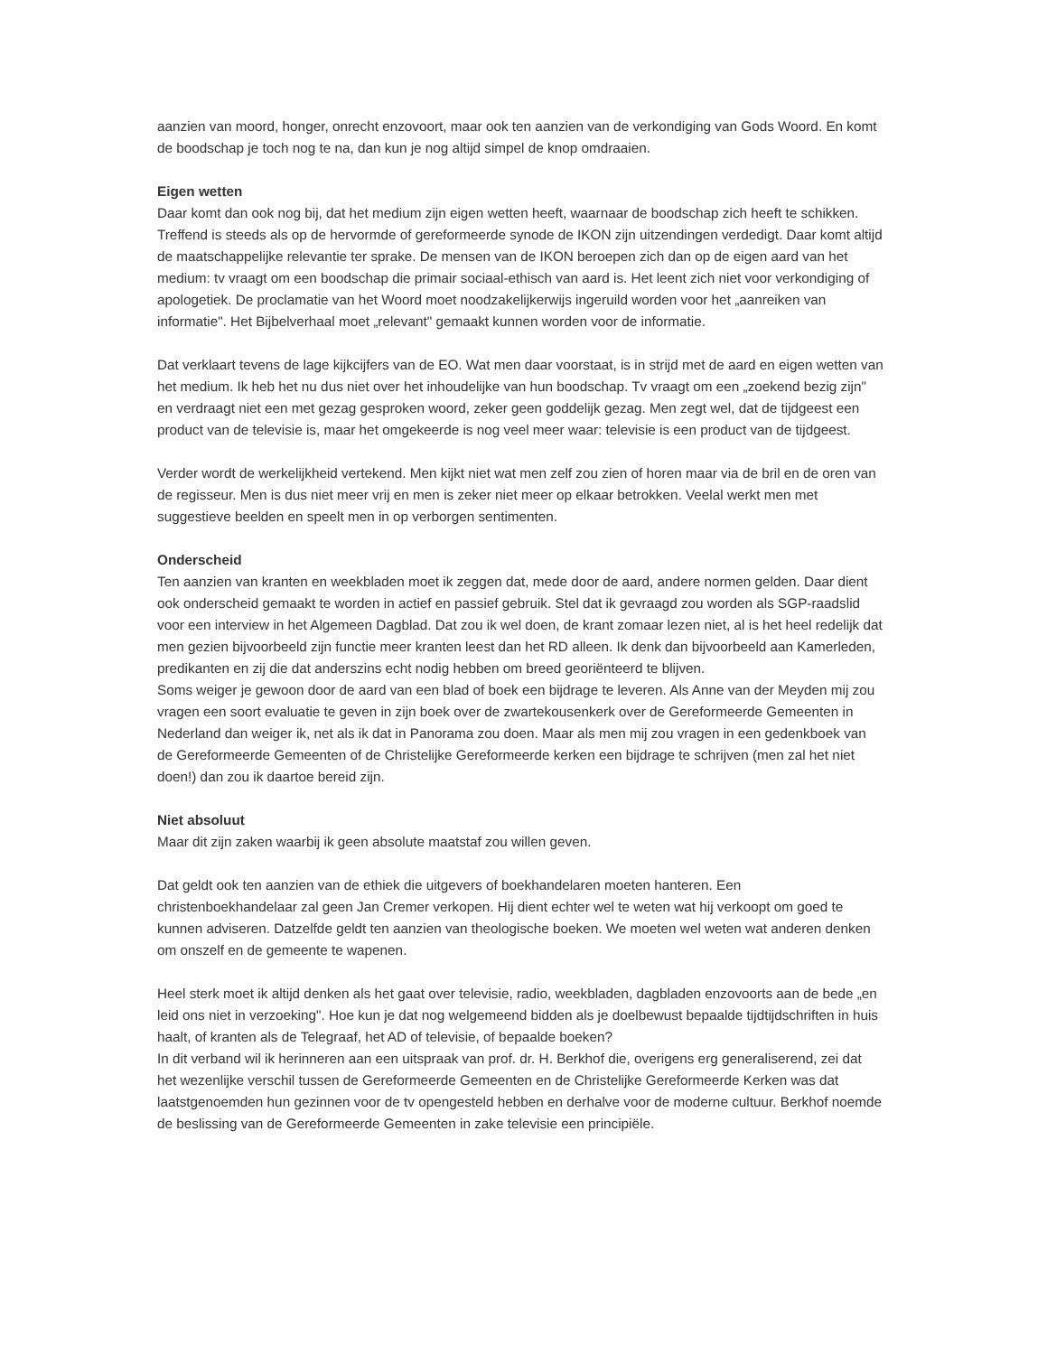aanzien van moord, honger, onrecht enzovoort, maar ook ten aanzien van de verkondiging van Gods Woord. En komt de boodschap je toch nog te na, dan kun je nog altijd simpel de knop omdraaien.
Eigen wetten
Daar komt dan ook nog bij, dat het medium zijn eigen wetten heeft, waarnaar de boodschap zich heeft te schikken. Treffend is steeds als op de hervormde of gereformeerde synode de IKON zijn uitzendingen verdedigt. Daar komt altijd de maatschappelijke relevantie ter sprake. De mensen van de IKON beroepen zich dan op de eigen aard van het medium: tv vraagt om een boodschap die primair sociaal-ethisch van aard is. Het leent zich niet voor verkondiging of apologetiek. De proclamatie van het Woord moet noodzakelijkerwijs ingeruild worden voor het „aanreiken van informatie". Het Bijbelverhaal moet „relevant" gemaakt kunnen worden voor de informatie.
Dat verklaart tevens de lage kijkcijfers van de EO. Wat men daar voorstaat, is in strijd met de aard en eigen wetten van het medium. Ik heb het nu dus niet over het inhoudelijke van hun boodschap. Tv vraagt om een „zoekend bezig zijn" en verdraagt niet een met gezag gesproken woord, zeker geen goddelijk gezag. Men zegt wel, dat de tijdgeest een product van de televisie is, maar het omgekeerde is nog veel meer waar: televisie is een product van de tijdgeest.
Verder wordt de werkelijkheid vertekend. Men kijkt niet wat men zelf zou zien of horen maar via de bril en de oren van de regisseur. Men is dus niet meer vrij en men is zeker niet meer op elkaar betrokken. Veelal werkt men met suggestieve beelden en speelt men in op verborgen sentimenten.
Onderscheid
Ten aanzien van kranten en weekbladen moet ik zeggen dat, mede door de aard, andere normen gelden. Daar dient ook onderscheid gemaakt te worden in actief en passief gebruik. Stel dat ik gevraagd zou worden als SGP-raadslid voor een interview in het Algemeen Dagblad. Dat zou ik wel doen, de krant zomaar lezen niet, al is het heel redelijk dat men gezien bijvoorbeeld zijn functie meer kranten leest dan het RD alleen. Ik denk dan bijvoorbeeld aan Kamerleden, predikanten en zij die dat anderszins echt nodig hebben om breed georiënteerd te blijven.
Soms weiger je gewoon door de aard van een blad of boek een bijdrage te leveren. Als Anne van der Meyden mij zou vragen een soort evaluatie te geven in zijn boek over de zwartekousenkerk over de Gereformeerde Gemeenten in Nederland dan weiger ik, net als ik dat in Panorama zou doen. Maar als men mij zou vragen in een gedenkboek van de Gereformeerde Gemeenten of de Christelijke Gereformeerde kerken een bijdrage te schrijven (men zal het niet doen!) dan zou ik daartoe bereid zijn.
Niet absoluut
Maar dit zijn zaken waarbij ik geen absolute maatstaf zou willen geven.
Dat geldt ook ten aanzien van de ethiek die uitgevers of boekhandelaren moeten hanteren. Een christenboekhandelaar zal geen Jan Cremer verkopen. Hij dient echter wel te weten wat hij verkoopt om goed te kunnen adviseren. Datzelfde geldt ten aanzien van theologische boeken. We moeten wel weten wat anderen denken om onszelf en de gemeente te wapenen.
Heel sterk moet ik altijd denken als het gaat over televisie, radio, weekbladen, dagbladen enzovoorts aan de bede „en leid ons niet in verzoeking". Hoe kun je dat nog welgemeend bidden als je doelbewust bepaalde tijdtijdschriften in huis haalt, of kranten als de Telegraaf, het AD of televisie, of bepaalde boeken?
In dit verband wil ik herinneren aan een uitspraak van prof. dr. H. Berkhof die, overigens erg generaliserend, zei dat het wezenlijke verschil tussen de Gereformeerde Gemeenten en de Christelijke Gereformeerde Kerken was dat laatstgenoemden hun gezinnen voor de tv opengesteld hebben en derhalve voor de moderne cultuur. Berkhof noemde de beslissing van de Gereformeerde Gemeenten in zake televisie een principiële.